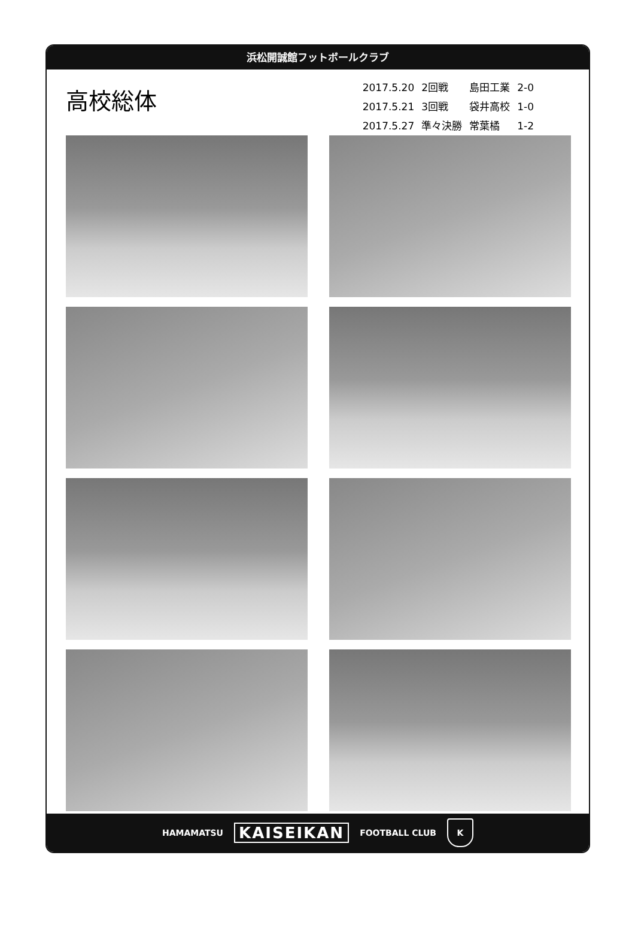浜松開誠館フットボールクラブ
高校総体
| 2017.5.20 | 2回戦 | 島田工業 | 2-0 |
| 2017.5.21 | 3回戦 | 袋井高校 | 1-0 |
| 2017.5.27 | 準々決勝 | 常葉橘 | 1-2 |
HAMAMATSU KAISEIKAN FOOTBALL CLUB K